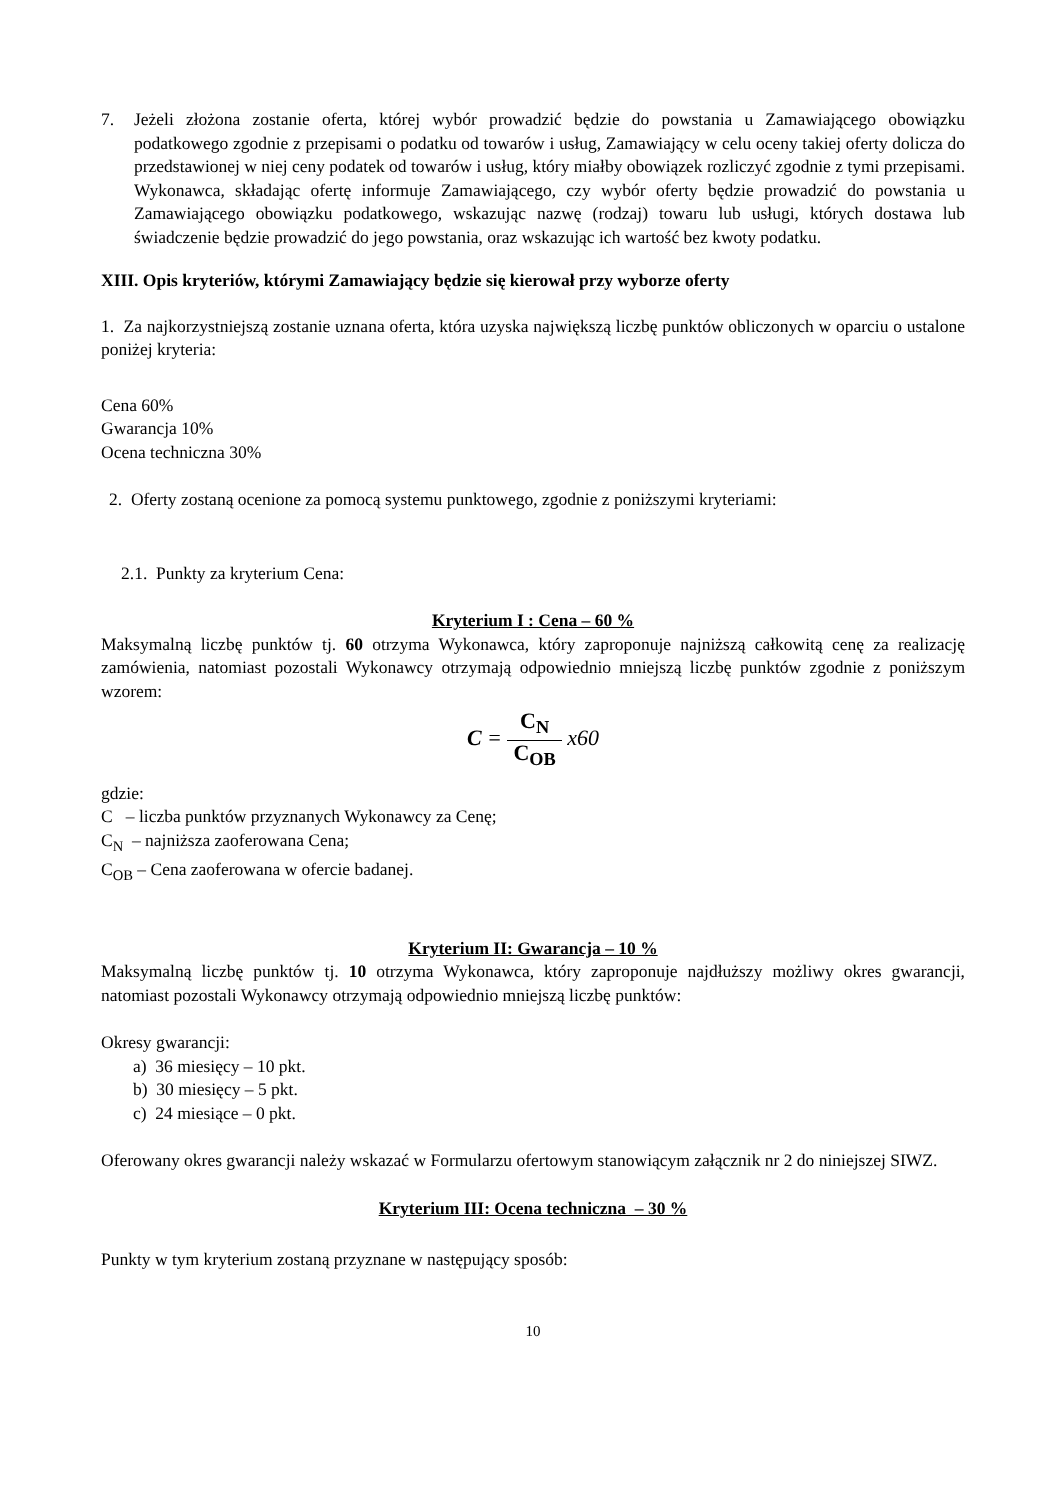7. Jeżeli złożona zostanie oferta, której wybór prowadzić będzie do powstania u Zamawiającego obowiązku podatkowego zgodnie z przepisami o podatku od towarów i usług, Zamawiający w celu oceny takiej oferty dolicza do przedstawionej w niej ceny podatek od towarów i usług, który miałby obowiązek rozliczyć zgodnie z tymi przepisami. Wykonawca, składając ofertę informuje Zamawiającego, czy wybór oferty będzie prowadzić do powstania u Zamawiającego obowiązku podatkowego, wskazując nazwę (rodzaj) towaru lub usługi, których dostawa lub świadczenie będzie prowadzić do jego powstania, oraz wskazując ich wartość bez kwoty podatku.
XIII. Opis kryteriów, którymi Zamawiający będzie się kierował przy wyborze oferty
1. Za najkorzystniejszą zostanie uznana oferta, która uzyska największą liczbę punktów obliczonych w oparciu o ustalone poniżej kryteria:
Cena 60%
Gwarancja 10%
Ocena techniczna 30%
2. Oferty zostaną ocenione za pomocą systemu punktowego, zgodnie z poniższymi kryteriami:
2.1. Punkty za kryterium Cena:
Kryterium I : Cena – 60 %
Maksymalną liczbę punktów tj. 60 otrzyma Wykonawca, który zaproponuje najniższą całkowitą cenę za realizację zamówienia, natomiast pozostali Wykonawcy otrzymają odpowiednio mniejszą liczbę punktów zgodnie z poniższym wzorem:
C = C<sub>N</sub> C<sub>OB</sub> x60
gdzie:
C – liczba punktów przyznanych Wykonawcy za Cenę;
C<sub>N</sub> – najniższa zaoferowana Cena;
C<sub>OB</sub> – Cena zaoferowana w ofercie badanej.
Kryterium II: Gwarancja – 10 %
Maksymalną liczbę punktów tj. 10 otrzyma Wykonawca, który zaproponuje najdłuższy możliwy okres gwarancji, natomiast pozostali Wykonawcy otrzymają odpowiednio mniejszą liczbę punktów:
Okresy gwarancji:
a) 36 miesięcy – 10 pkt.
b) 30 miesięcy – 5 pkt.
c) 24 miesiące – 0 pkt.
Oferowany okres gwarancji należy wskazać w Formularzu ofertowym stanowiącym załącznik nr 2 do niniejszej SIWZ.
Kryterium III: Ocena techniczna – 30 %
Punkty w tym kryterium zostaną przyznane w następujący sposób:
10